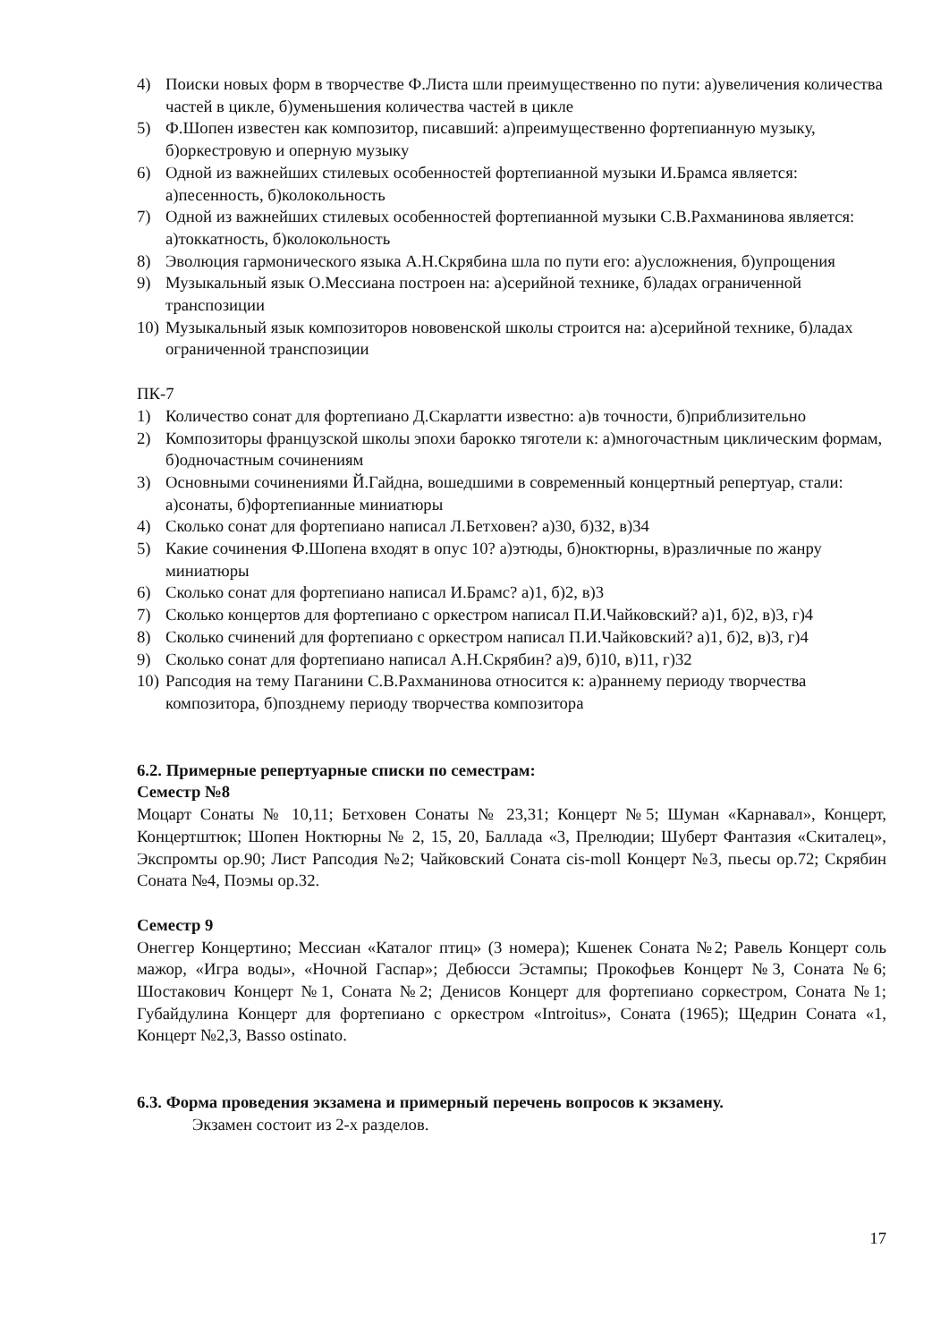4) Поиски новых форм в творчестве Ф.Листа шли преимущественно по пути: а)увеличения количества частей в цикле, б)уменьшения количества частей в цикле
5) Ф.Шопен известен как композитор, писавший: а)преимущественно фортепианную музыку, б)оркестровую и оперную музыку
6) Одной из важнейших стилевых особенностей фортепианной музыки И.Брамса является: а)песенность, б)колокольность
7) Одной из важнейших стилевых особенностей фортепианной музыки С.В.Рахманинова является: а)токкатность, б)колокольность
8) Эволюция гармонического языка А.Н.Скрябина шла по пути его: а)усложнения, б)упрощения
9) Музыкальный язык О.Мессиана построен на: а)серийной технике, б)ладах ограниченной транспозиции
10) Музыкальный язык композиторов нововенской школы строится на: а)серийной технике, б)ладах ограниченной транспозиции
ПК-7
1) Количество сонат для фортепиано Д.Скарлатти известно: а)в точности, б)приблизительно
2) Композиторы французской школы эпохи барокко тяготели к: а)многочастным циклическим формам, б)одночастным сочинениям
3) Основными сочинениями Й.Гайдна, вошедшими в современный концертный репертуар, стали: а)сонаты, б)фортепианные миниатюры
4) Сколько сонат для фортепиано написал Л.Бетховен? а)30, б)32, в)34
5) Какие сочинения Ф.Шопена входят в опус 10? а)этюды, б)ноктюрны, в)различные по жанру миниатюры
6) Сколько сонат для фортепиано написал И.Брамс? а)1, б)2, в)3
7) Сколько концертов для фортепиано с оркестром написал П.И.Чайковский? а)1, б)2, в)3, г)4
8) Сколько счинений для фортепиано с оркестром написал П.И.Чайковский? а)1, б)2, в)3, г)4
9) Сколько сонат для фортепиано написал А.Н.Скрябин? а)9, б)10, в)11, г)32
10) Рапсодия на тему Паганини С.В.Рахманинова относится к: а)раннему периоду творчества композитора, б)позднему периоду творчества композитора
6.2. Примерные репертуарные списки по семестрам:
Семестр №8
Моцарт Сонаты № 10,11; Бетховен Сонаты № 23,31; Концерт №5; Шуман «Карнавал», Концерт, Концертштюк; Шопен Ноктюрны № 2, 15, 20, Баллада «3, Прелюдии; Шуберт Фантазия «Скиталец», Экспромты ор.90; Лист Рапсодия №2; Чайковский Соната cis-moll Концерт №3, пьесы ор.72; Скрябин Соната №4, Поэмы ор.32.
Семестр 9
Онеггер Концертино; Мессиан «Каталог птиц» (3 номера); Кшенек Соната №2; Равель Концерт соль мажор, «Игра воды», «Ночной Гаспар»; Дебюсси Эстампы; Прокофьев Концерт №3, Соната №6; Шостакович Концерт №1, Соната №2; Денисов Концерт для фортепиано соркестром, Соната №1; Губайдулина Концерт для фортепиано с оркестром «Introitus», Соната (1965); Щедрин Соната «1, Концерт №2,3, Basso ostinato.
6.3. Форма проведения экзамена и примерный перечень вопросов к экзамену.
Экзамен состоит из 2-х разделов.
17